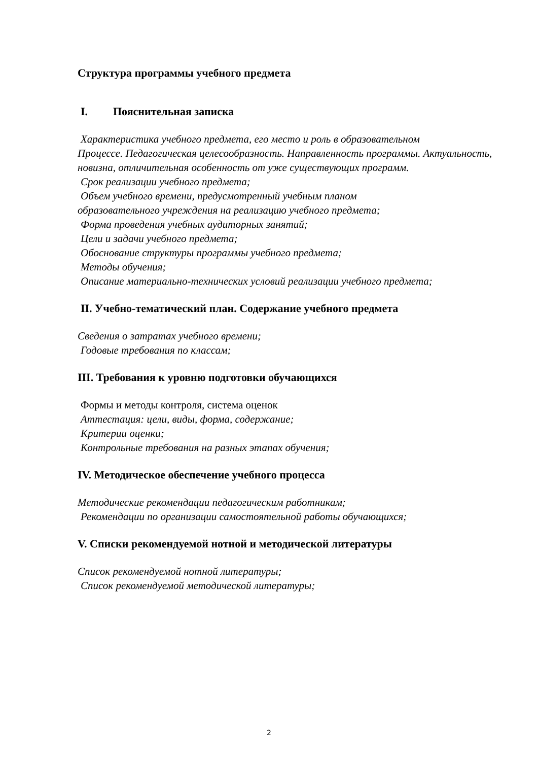Структура программы учебного предмета
I. Пояснительная записка
Характеристика учебного предмета, его место и роль в образовательном
Процессе. Педагогическая целесообразность. Направленность программы. Актуальность, новизна, отличительная особенность от уже существующих программ.
Срок реализации учебного предмета;
Объем учебного времени, предусмотренный учебным планом
образовательного учреждения на реализацию учебного предмета;
Форма проведения учебных аудиторных занятий;
Цели и задачи учебного предмета;
Обоснование структуры программы учебного предмета;
Методы обучения;
Описание материально-технических условий реализации учебного предмета;
II. Учебно-тематический план. Содержание учебного предмета
Сведения о затратах учебного времени;
Годовые требования по классам;
III. Требования к уровню подготовки обучающихся
Формы и методы контроля, система оценок
Аттестация: цели, виды, форма, содержание;
Критерии оценки;
Контрольные требования на разных этапах обучения;
IV. Методическое обеспечение учебного процесса
Методические рекомендации педагогическим работникам;
Рекомендации по организации самостоятельной работы обучающихся;
V. Списки рекомендуемой нотной и методической литературы
Список рекомендуемой нотной литературы;
Список рекомендуемой методической литературы;
2